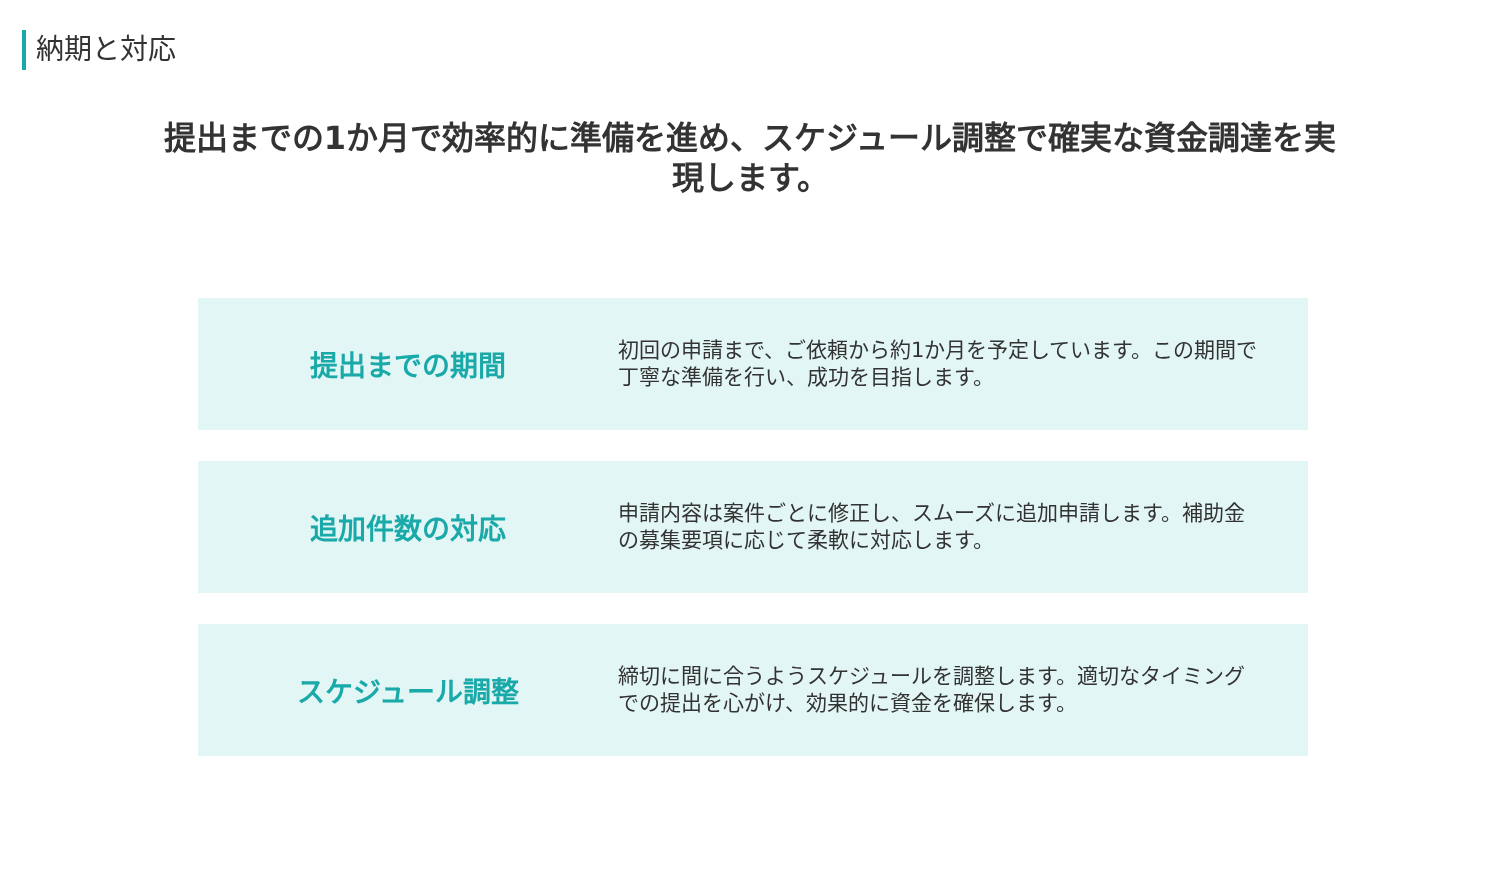納期と対応
提出までの1か月で効率的に準備を進め、スケジュール調整で確実な資金調達を実現します。
提出までの期間
初回の申請まで、ご依頼から約1か月を予定しています。この期間で丁寧な準備を行い、成功を目指します。
追加件数の対応
申請内容は案件ごとに修正し、スムーズに追加申請します。補助金の募集要項に応じて柔軟に対応します。
スケジュール調整
締切に間に合うようスケジュールを調整します。適切なタイミングでの提出を心がけ、効果的に資金を確保します。